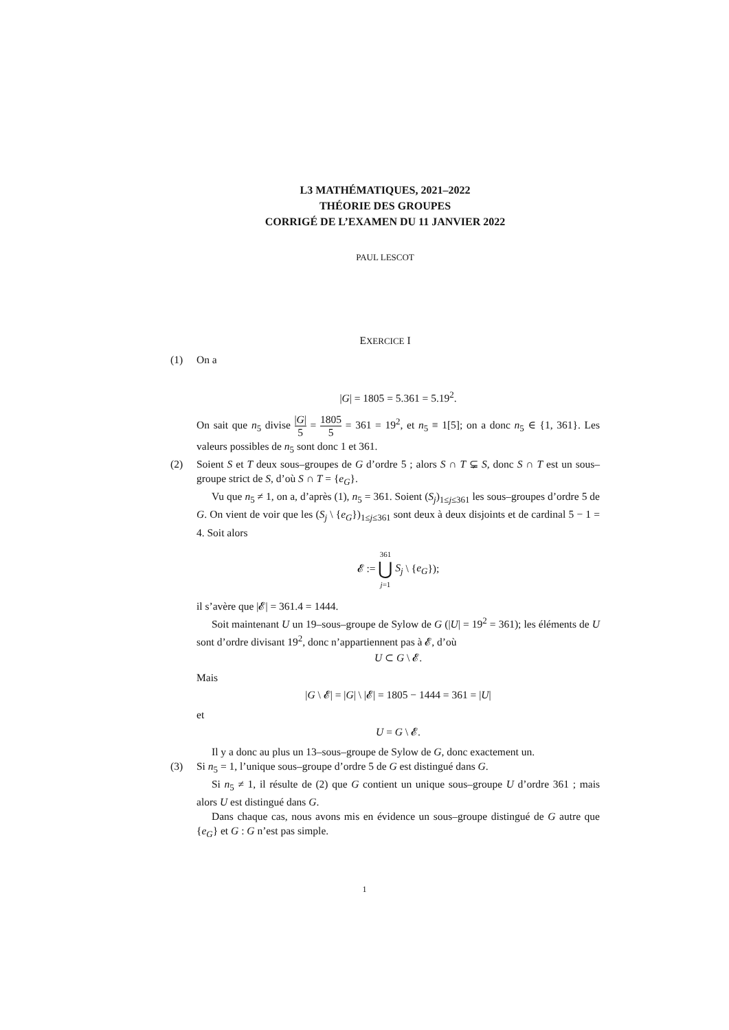L3 MATHÉMATIQUES, 2021–2022
THÉORIE DES GROUPES
CORRIGÉ DE L’EXAMEN DU 11 JANVIER 2022
PAUL LESCOT
EXERCICE I
(1) On a
|G| = 1805 = 5.361 = 5.19<sup>2</sup>.
On sait que n<sub>5</sub> divise |G| 5 = 1805 5 = 361 = 19<sup>2</sup>, et n<sub>5</sub> ≡ 1[5]; on a donc n<sub>5</sub> ∈ {1, 361}. Les valeurs possibles de n<sub>5</sub> sont donc 1 et 361.
(2) Soient S et T deux sous–groupes de G d’ordre 5 ; alors S ∩ T ⊊ S, donc S ∩ T est un sous–groupe strict de S, d’où S ∩ T = {e<sub>G</sub>}.
Vu que n<sub>5</sub> ≠ 1, on a, d’après (1), n<sub>5</sub> = 361. Soient (S<sub>j</sub>)<sub>1≤j≤361</sub> les sous–groupes d’ordre 5 de G. On vient de voir que les (S<sub>j</sub> \ {e<sub>G</sub>})<sub>1≤j≤361</sub> sont deux à deux disjoints et de cardinal 5 − 1 = 4. Soit alors
𝓔 := 361 ⋃ j=1 S<sub>j</sub> \ {e<sub>G</sub>});
il s’avère que |𝓔| = 361.4 = 1444.
Soit maintenant U un 19–sous–groupe de Sylow de G (|U| = 19<sup>2</sup> = 361); les éléments de U sont d’ordre divisant 19<sup>2</sup>, donc n’appartiennent pas à 𝓔, d’où
U ⊂ G \ 𝓔.
Mais
|G \ 𝓔| = |G| \ |𝓔| = 1805 − 1444 = 361 = |U|
et
U = G \ 𝓔.
Il y a donc au plus un 13–sous–groupe de Sylow de G, donc exactement un.
(3) Si n<sub>5</sub> = 1, l’unique sous–groupe d’ordre 5 de G est distingué dans G.
Si n<sub>5</sub> ≠ 1, il résulte de (2) que G contient un unique sous–groupe U d’ordre 361 ; mais alors U est distingué dans G.
Dans chaque cas, nous avons mis en évidence un sous–groupe distingué de G autre que {e<sub>G</sub>} et G : G n’est pas simple.
1